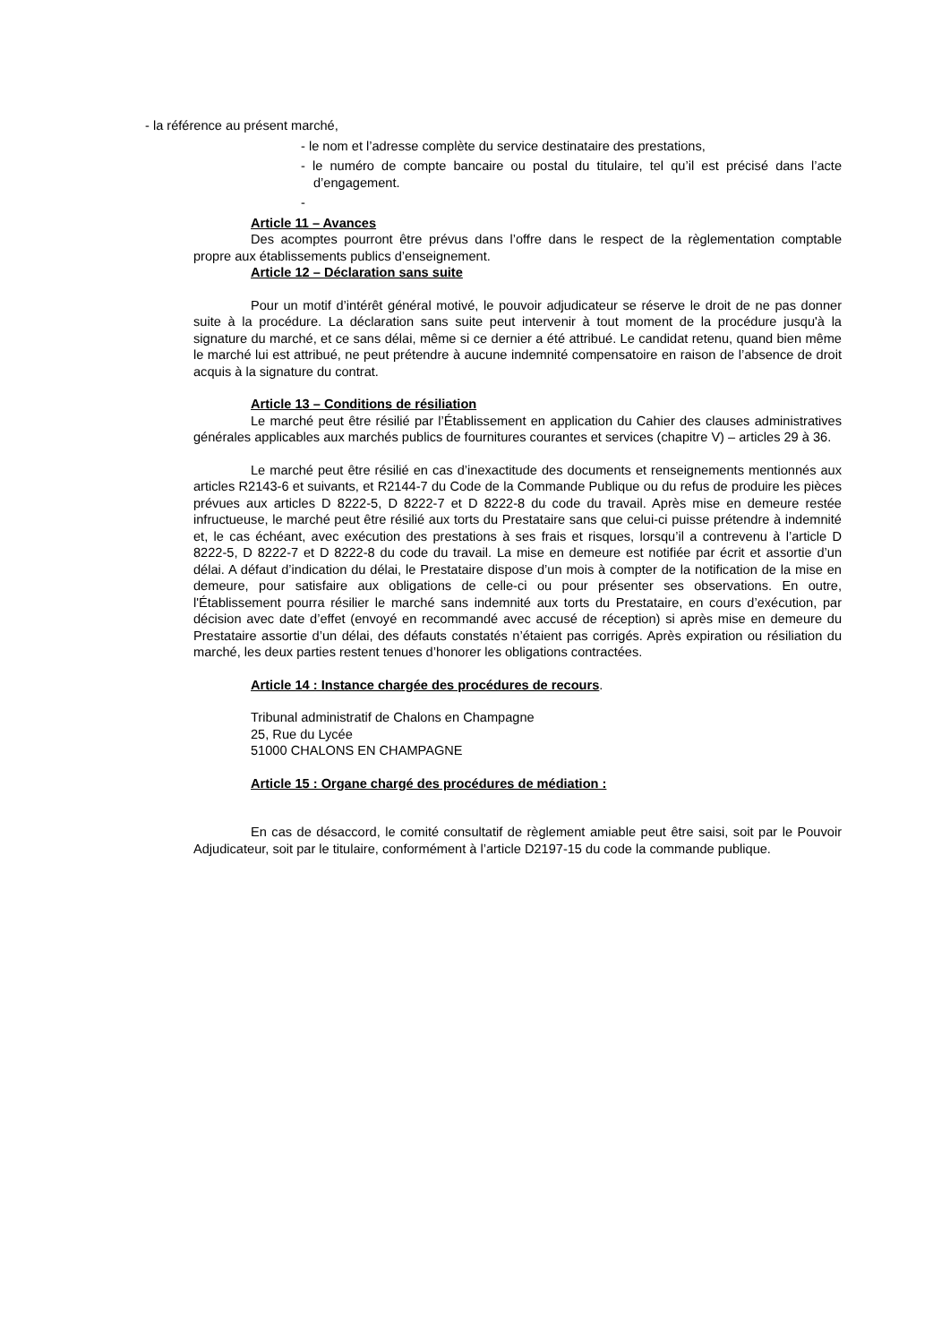- la référence au présent marché,
- le nom et l’adresse complète du service destinataire des prestations,
- le numéro de compte bancaire ou postal du titulaire, tel qu’il est précisé dans l’acte d’engagement.
-
Article 11 – Avances
Des acomptes pourront être prévus dans l’offre dans le respect de la règlementation comptable propre aux établissements publics d’enseignement.
Article 12 – Déclaration sans suite
Pour un motif d’intérêt général motivé, le pouvoir adjudicateur se réserve le droit de ne pas donner suite à la procédure. La déclaration sans suite peut intervenir à tout moment de la procédure jusqu'à la signature du marché, et ce sans délai, même si ce dernier a été attribué. Le candidat retenu, quand bien même le marché lui est attribué, ne peut prétendre à aucune indemnité compensatoire en raison de l’absence de droit acquis à la signature du contrat.
Article 13 – Conditions de résiliation
Le marché peut être résilié par l’Établissement en application du Cahier des clauses administratives générales applicables aux marchés publics de fournitures courantes et services (chapitre V) – articles 29 à 36.
Le marché peut être résilié en cas d’inexactitude des documents et renseignements mentionnés aux articles R2143-6 et suivants, et R2144-7 du Code de la Commande Publique ou du refus de produire les pièces prévues aux articles D 8222-5, D 8222-7 et D 8222-8 du code du travail. Après mise en demeure restée infructueuse, le marché peut être résilié aux torts du Prestataire sans que celui-ci puisse prétendre à indemnité et, le cas échéant, avec exécution des prestations à ses frais et risques, lorsqu’il a contrevenu à l’article D 8222-5, D 8222-7 et D 8222-8 du code du travail. La mise en demeure est notifiée par écrit et assortie d’un délai. A défaut d’indication du délai, le Prestataire dispose d’un mois à compter de la notification de la mise en demeure, pour satisfaire aux obligations de celle-ci ou pour présenter ses observations. En outre, l'Établissement pourra résilier le marché sans indemnité aux torts du Prestataire, en cours d’exécution, par décision avec date d’effet (envoyé en recommandé avec accusé de réception) si après mise en demeure du Prestataire assortie d’un délai, des défauts constatés n’étaient pas corrigés. Après expiration ou résiliation du marché, les deux parties restent tenues d’honorer les obligations contractées.
Article 14 : Instance chargée des procédures de recours.
Tribunal administratif de Chalons en Champagne
25, Rue du Lycée
51000 CHALONS EN CHAMPAGNE
Article 15 : Organe chargé des procédures de médiation :
En cas de désaccord, le comité consultatif de règlement amiable peut être saisi, soit par le Pouvoir Adjudicateur, soit par le titulaire, conformément à l’article D2197-15 du code la commande publique.